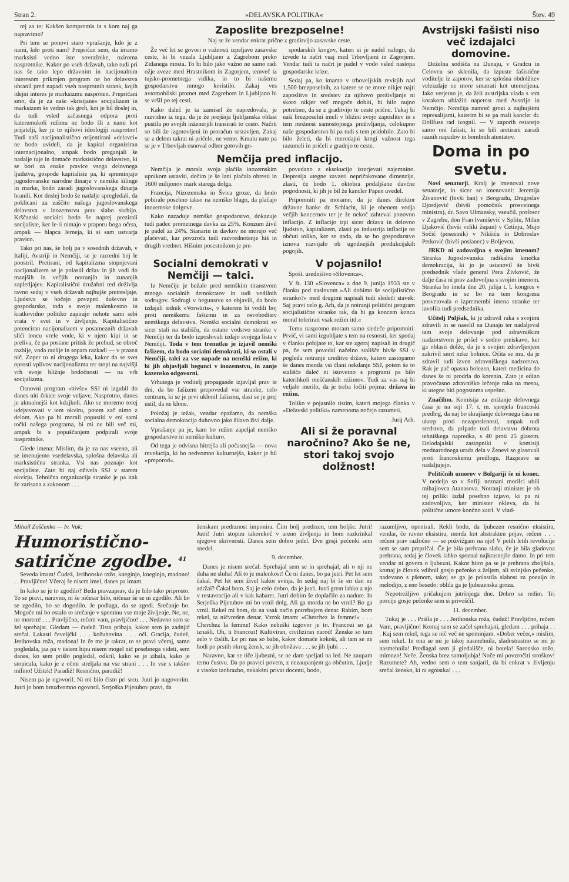Stran 2. »DELAVSKA POLITIKA« Štev. 49
rej za to: Kakšen kompromis in s kom naj ga napravimo?
Pri tem se ponovi staro vprašanje, kdo je z nami, kdo proti nam? Prepričan sem, da imamo marksisti vedno iste sovražnike, oziroma nasprotnike. Kakor po vseh državah, tako tudi pri nas še tako lepo državnim in nacijonalnim interesom prikrojen program ne bo delavstva ubranil pred napadi vseh nasprotnih strank, kojih idejni interes je marksizmu nasproten. Prepričani smo, da je za naše »kristjane« socijalizem in marksizem še vedno tak greh, kot je bil doslej in, da tudi vsled začasnega odpora proti kateremukoli režimu ne bodo šli z nami kot prijatelji, ker je to njihovi ideologiji nasprotno! Tudi naši nacijonalistično orijentirani »delavci« ne bodo uvideli, da je kapital organiziran internacijonalno, ampak bodo preganjali še nadalje tuje in domače marksistično delavstvo, ki se bori za enake pravice vsega delovnega ljudstva, gospode kapitaliste pa, ki spreminjajo jugoslovanske narodne dinarje v nemške šilinge in marke, bodo zaradi jugoslovanskega dinarja branili. Kot doslej bodo še nadalje spregledali, da poklicani za zaščito našega jugoslovanskega delavstva v inozemstvu prav slabo skrbijo. Krščanski socialci bodo še naprej prezirali socijaliste, ker le-ti nimajo v praporu boga očeta, ampak — hlapca Jerneja, ki si sam ustvarja pravico.
Tako pri nas, še bolj pa v sosednih državah, v Italiji, Avstriji in Nemčiji, se je razredni boj le poostril. Pretirani, od kapitalizma stopnjevani nacijonalizem se je polastil držav in jih vodi do manjših in večjih notranjih in zunanjih zapletljajev. Kapitalistični družabni red doživlja ravno sedaj v vseh državah najhujše pretresljaje. Ljudstva se hočejo povzpeti duševno in gospodarsko, toda s svojo malenkostno in kratkovidno politiko zapirajo nehote sami sebi vrata v svet in v življenje. Kapitalistično potenciran nacijonalizem v posameznih državah sliči loncu vrele vode, ki v njem kipi in se preliva, če pa postane pritisk že prehud, se obroč razbije, voda razlije in sopara razkadi — v prazen nič. Zoper to ni drugega leka, kakor da se svet oprosti vplivov nacijonalizma ter stopi na najvišji vrh svoje bližnje bodočnosti — na vrh socijalizma.
Osnovni program »bivše« SSJ ni izgubil do danes niti črkice svoje veljave. Nasprotno, danes je aktualnejši kot kdajkoli. Ako se moremo torej udejstvovati v tem okviru, potem zač nimo z delom. Ako pa bi morali popustiti v eni sami točki našega programa, bi mi ne bili več mi, ampak bi s popuščanjem podpirali svoje nasprotnike.
Glede imena: Mislim, da je za nas vseeno, ali se imenujemo vsedelavska, splošna delavska ali marksistična stranka. Vsi nas poznajo kot socijaliste. Zato bi naj oživela SSJ v starem okvirju. Tehnična organizacija stranke je pa itak že zarisana z zakonom . . .
Zaposlite brezposelne!
Naj se že vendar enkrat prične z graditvijo zasavske ceste.
Že več let se govori o važnosti izpeljave zasavske ceste, ki bi vezala Ljubljano z Zagrebom preko Zidanega mosta. To bi bilo jako važno ne samo radi ožje zveze med Hrastnikom in Zagorjem, temveč iz tujsko-prometnega vidika, in to bi našemu gospodarstvu mnogo koristilo. Zakaj ves avtomobilski promet med Zagrebom in Ljubljano bi se vršil po tej cesti.
Kako daleč je ta zamisel že napredovala, je razvidno iz tega, da je že prejšnja ljubljanska oblast pustila po svojih inženerjih transirati to cesto. Načrti so bili že izgotovljeni in proračun sestavljen. Zakaj se z delom takrat ni pričelo, ne vemo. Kmalu nato pa se je v Trbovljah osnoval odbor gotovih go-
spodarskih krogov, kateri si je nadel nalogo, da izvede ta načrt vsaj med Trbovljami in Zagorjem. Vendar tudi ta načrt je padel v vodo vsled nastopa gospodarske krize.
Sedaj pa, ko imamo v trboveljskih revirjih nad 1.500 brezposelnih, za katere se ne more nikjer najti zaposlitve in sredstev za njihovo preživljanje ni skoro nikjer več mogoče dobiti, bi bilo nujno potrebno, da se z graditvijo te ceste prične. Tukaj bi naši brezposelni imeli v bližini svojo zaposlitev in s tem možnost samostojnega preživljanja, celokupno naše gospodarstvo bi pa tudi s tem pridobilo. Zato bi bilo želeti, da bi merodajni krogi važnost tega razumeli in pričeli z gradnjo te ceste.
Nemčija pred inflacijo.
Nemčija je morala svoja plačila inozemskim upnikom ustaviti, dočim je še lani plačala obresti in 1600 milijonov mark starega dolga.
Francija, Nizozemska in Švica groze, da bodo pobirale posebno takso na nemško blago, da plačajo inozemske dolgove.
Kako nazaduje nemško gospodarstvo, dokazuje tudi padec prometnega davka za 25%. Konzum živil je padel za 24%. Stanarin in davkov ne morejo več plačevati, kar povzroča tudi razvrednotenje hiš in drugih vrednot. Hišnim posestnikom je pre-
povedano z eksekucijo izterjevati najemnino. Depresija utegne zavzeti nepričakovane dimenzije, zlasti, če bodo 1. oktobra podaljšane davčne pogodnosti, ki jih je bil že kancler Papen uvedel.
Pripomniti pa moramo, da je danes direktor državne banke dr. Schlacht, ki je obenem vodja večjih koncernov ter je že nekoč zahteval ponovno inflacijo. Z inflacijo trpi sicer država in delovno ljudstvo, kapitalizem, zlasti pa industrija inflacije ne občuti toliko, ker se nada, da se bo gospodarstvo iznova razvijalo ob ugodnejših produkcijskih pogojih.
Socialni demokrati v Nemčiji — talci.
Iz Nemčije je bežalo pred nemškim tiranstvom mnogo socialnih demokratov in tudi vodilnih sodrugov. Sodrugi v begunstvu so objavili, da bodo izdajali tednik »Vorwärts«, v katerem bi vodili boj proti nemškemu fašizmu in za osvoboditev nemškega delavstva. Nemški socialni demokrati so sicer stali na stališču, da ostane vodstvo stranke v Nemčiji ter da bodo izposlovali izdajo svojega lista v Nemčiji. Toda v tem trenutku je izjavil nemški fašizem, da bodo socialni demokrati, ki so ostali v Nemčiji, talci za vse napade na nemški režim, ki bi jih objavljali begunci v inozemstvu, in zanje kazensko odgovorni.
Vrhutega je voditelj propagande izjavljal prav te dni, da bo fašizem prepovedal vse stranke, celo centrum, ki se je prvi uklonil fašizmu, dasi se je prej ustil, da ne klone.
Položaj je težak, vendar opažamo, da nemška socialna demokracija duhovno jako žilavo živi dalje.
Vprašanje pa je, kam bo režim zapeljal nemško gospodarstvo in nemško kulturo.
Od tega je odvisna hitrejša ali počasnejša — nova revolucija, ki bo nedvomno kulturnejša, kakor je bil »preporod«.
V pojasnilo!
Spošt. uredništvo »Slovenca«.
V št. 130 »Slovenca« z dne 9. junija 1933 ste v članku pod naslovom »Ali dobimo še socijalistično stranko?« med drugimi napisali tudi sledeči stavek: Saj pravi celo g. Arh, da je notranji politični program socijalistične stranke tak, da bi ga koncem konca moral tolerirati vsak režim itd.«
Temu nasprotno moram samo sledeče pripomniti: Prvič, vi sami izgubljate s tem na resnosti, ker spodaj v članku pobijate to, kar ste zgoraj napisali in drugič pa, če sem povedal načelno stališče bivše SSJ v pogledu notranje ureditve države, katero zastopamo še danes menda vsi člani nekdanje SSJ, potem še to stališče daleč ni istovetno s programi pa bilo katerihkoli meščanskih režimov. Tudi za vas naj bi veljalo merilo, da je treba ločiti pojma: država in režim.
Toliko v pojasnilo tistim, kateri mojega članka v »Delavski politiki« namenoma nočejo razumeti.
Jurij Arh.
Ali si že poravnal naročnino? Ako še ne, stori takoj svojo dolžnost!
Avstrijski fašisti niso več izdajalci domovine.
Deželna sodišča na Dunaju, v Gradcu in Celovcu so sklenila, da izpuste fašistične voditelje iz zaporov, ker se splošna obdolžitev veleizdaje ne more smatrati kot utemeljena. Jako verjetno je, da želi avstrijska vlada s tem korakom ublažiti napetost med Avstrijo in Nemčijo. Nemčija namreč grozi z najhujšimi represalijami, katerim bi se pa mali kancler dr. Dollfuss rad izognil. — V zaporih ostanejo samo oni fašisti, ki so bili aretirani zaradi raznih napadov in bombnih atentatov.
Doma in po svetu.
Novi senatorji. Kralj je imenoval nove senatorje, in sicer so imenovani: Jeremija Živanović (bivši ban) v Beogradu, Dragoslav Djordjević (bivši pomočnik prosvetnega ministra), dr. Savo Ulmansky, vseučil. profesor v Zagrebu, don Fran Ivanišević v Splitu, Milan Djaković (bivši veliki župan) v Cetinju, Mujo Sočić (posestnik) v Nikšiću in Dobroslav Petković (bivši poslanec) v Boljevcu.
JRKD ni zadovoljna s svojim imenom? Stranka Jugoslovanska radikalna kmečka demokracija, ki jo je ustanovil še bivši predsednik vlade general Pera Živković, že dalje časa ni prav zadovoljna s svojim imenom. Stranka bo imela dne 20. julija t. l. kongres v Beogradu in se bo na tem kongresu posvetovala o izpremembi imena stranke ter izvolila tudi predsednika.
Učitelj Poljšak, ki je zdravil raka s svojimi zdravili in se naselil na Dunaju ter nadaljeval tam svoje delovanje pod zdravniškim nadzorstvom je prišel v sodno preiskavo, ker ga oblasti dolže, da je s svojim zdravljenjem zakrivil smrt neke bolnice. Očita se mu, da je zdravil tudi izven zdravniškega nadzorstva. Rak je pač opasna bolezen, kateri medicina do danes še ni prodrla do korenin. Zato je edino pravočasno zdravniško lečenje raka na mestu, ki utegne biti pogostoma uspešno.
Značilno. Komisija za znižanje delovnega časa je na seji 17. t. m. sprejela francoski predlog, da naj bo skrajšanje delovnega časa ne ukrep proti nezaposlenosti, ampak tudi sredstvo, da pripade tudi delavstvu dobrota tehniškega napredka, s 40 proti 25 glasom. Delodajalski zastopniki v komisiji mednarodnega urada dela v Ženevi so glasovali proti francoskemu predlogu. Razprave se nadaljujejo.
Političnih umorov v Bolgariji še ni konec. V nedeljo so v Sofiji neznani morilci ubili mihajlovca Atanasova. Notranji minister je ob tej priliki izdal posebno izjavo, ki pa ni zadovoljiva, ker minister okleva, da bi politične umore končno zatrl. V vlad-
Mihail Zoščenko — Iv. Vuk:
Humoristično-satirične zgodbe. <sup>41</sup>
Seveda imam! Čudež, Jerihonsko rožo, kneginjo, kneginjo, madono! . . Pravljično! Včeraj še nisem imel, danes pa imam.
In kako se je to zgodilo? Beda pravzaprav, da je bilo tako priprosto. To se pravi, naravno, ni še ničesar bilo, ničesar še se ni zgodilo. Ali bo se zgodilo, bo se dogodilo. Je podlaga, da se zgodi. Srečanje bo. Mogoče mi bo ostalo to srečanje v spominu vse moje življenje. Ne, ne, ne morem! . . . Pravljično, rečem vam, pravljično! . . . Nedavno sem se šel sprehajat. Gledam — čudež. Tista pribaja, kakor sem jo zadnjič srečal. Lakasti čeveljčki . . . kožuhovina . . . oči. Gracija, čudež, Jerihovska roža, madona! In če me je takrat, to se pravi včeraj, samo pogledala, jaz pa v tistem hipu nisem mogel nič posebnega videti, sem danes, ko sem prišlo pogledal, odkril, kako se je zibala, kako je stopicala, kako je z očmi streljala na vse strani . . . In vse s takšno milino! Užitek! Paradiž! Resnično, paradiž!
Nisem pa je ogovoril. Ni mi bilo čisto pri srcu. Jutri jo nagovorim. Jutri jo bom brezdvomno ogovoril. Serjoška Pijetuhov pravi, da
ženskam predrznost imponira. Čim bolj predrzen, tem boljše. Jutri! Jutri! Jutri stopim takorekoč v areno življenja in bom razkrinkal njegove skrivnosti. Danes sem dobro jedel. Dve gosji pečenki sem snedel.
9. december.
Danes je nisem srečal. Sprehajal sem se in sprehajal, ali o nji ne duha ne sluha! Ali to je malenkost! Če ni danes, bo pa jutri. Pet let sem čakal. Pet let sem živel kakor svinja. In sedaj naj bi še en dan ne zdržal? Čakal bom. Saj je celo dobro, da je jutri. Jutri grem lahko z njo v restavracijo ali v kak kabaret. Jutri dobim še doplačilo za nadure. In Serjoška Pijetuhov mi bo vrnil dolg. Ali ga morda ne bo vrnil? Bo ga vrnil. Rekel mi bom, da na vsak način potrebujem denar. Rabim, bom rekel, ta ničvreden denar. Vzrok imam: »Cherchez la femme!« . . . Cherchez la femme! Kako nebeški izgovor je to. Francozi so ga iznašli. Oh, ti Francozi! Kultiviran, civiliziran narod! Ženske so tam zelo v čislih. Le pri nas so babe, kakor domače kokoši, ali tam se ne hodi po prstih okrog žensk, se jih obožava . . . se jih ljubi . . .
Naravno, kar se tiče ljubezni, se ne dam speljati na led. Ne zaupam temu čustvu. Da po pravici povem, z nezaupanjem ga občutim. Ljudje z visoko izobrazbo, nekakšni privat docenti, bodo,
razumljivo, oponirali. Rekli bodo, da ljubezen resnično eksistira, vendar, če ravno eksistira, morda kot abstrakten pojav, rečem . . . rečem prav razločno — se požvižgam na njo! V petih letih revolucije sem se sam prepričal. Če je bila prehrana slaba, če je bila gladovna prehrana, tedaj je človek lahko spoznal najkrasnejšo damo. In pri tem vendar ni govora o ljubezni. Kakor hitro pa se je prehrana zboljšala, komaj je človek vdihnil gosjo pečenko z željem, ali svinjsko pečenko, nadevano s pšenom, takoj se ga je polastila slabost za poezijo in melodijo, z eno besedo: oblila ga je ljubezenska groza.
Nepotrežljivo pričakujem jutršnjega dne. Dobro se redim. Tri porcije gosje pečenke sem si privoščil.
11. december.
Tukaj je . . . Prišla je . . . Jerihonska roža, čudež! Pravljično, rečem Vam, pravljično! Komaj sem se začel sprehajati, gledam . . . prihaja . . . Kaj sem rekel, tega se nič več ne spominjam. »Dober večer,« mislim, sem rekel. In ona se mi je takoj nasmehnila, sladostrastno se mi je nasmehnila! Predlagal sem ji gledališče, ni hotela! Saronsko rožo, mimozo! Neče. Ženska brez samoljubja! Noče mi povzročiti stroškov! Razumete? Ah, vedno sem o tem sanjaril, da bi enkrat v življenju srečal žensko, ki ni egoistka! . . .